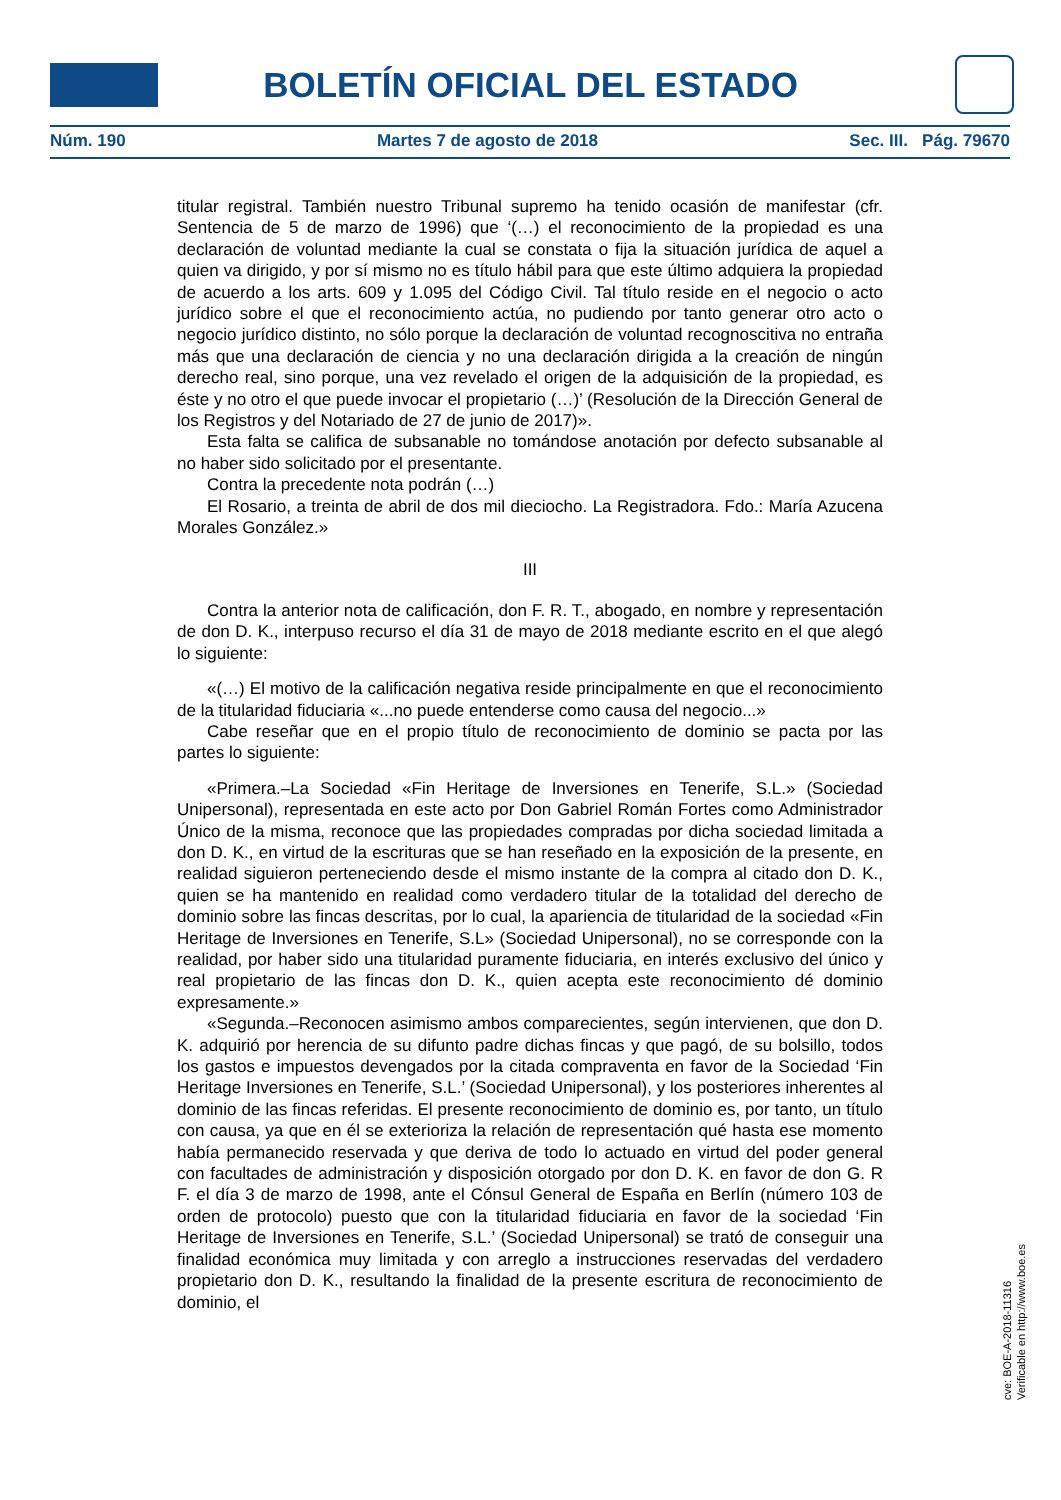BOLETÍN OFICIAL DEL ESTADO
Núm. 190 Martes 7 de agosto de 2018 Sec. III. Pág. 79670
titular registral. También nuestro Tribunal supremo ha tenido ocasión de manifestar (cfr. Sentencia de 5 de marzo de 1996) que ‘(…) el reconocimiento de la propiedad es una declaración de voluntad mediante la cual se constata o fija la situación jurídica de aquel a quien va dirigido, y por sí mismo no es título hábil para que este último adquiera la propiedad de acuerdo a los arts. 609 y 1.095 del Código Civil. Tal título reside en el negocio o acto jurídico sobre el que el reconocimiento actúa, no pudiendo por tanto generar otro acto o negocio jurídico distinto, no sólo porque la declaración de voluntad recognoscitiva no entraña más que una declaración de ciencia y no una declaración dirigida a la creación de ningún derecho real, sino porque, una vez revelado el origen de la adquisición de la propiedad, es éste y no otro el que puede invocar el propietario (…)’ (Resolución de la Dirección General de los Registros y del Notariado de 27 de junio de 2017)».
Esta falta se califica de subsanable no tomándose anotación por defecto subsanable al no haber sido solicitado por el presentante.
Contra la precedente nota podrán (…)
El Rosario, a treinta de abril de dos mil dieciocho. La Registradora. Fdo.: María Azucena Morales González.»
III
Contra la anterior nota de calificación, don F. R. T., abogado, en nombre y representación de don D. K., interpuso recurso el día 31 de mayo de 2018 mediante escrito en el que alegó lo siguiente:
«(…) El motivo de la calificación negativa reside principalmente en que el reconocimiento de la titularidad fiduciaria «...no puede entenderse como causa del negocio...»
Cabe reseñar que en el propio título de reconocimiento de dominio se pacta por las partes lo siguiente:
«Primera.–La Sociedad «Fin Heritage de Inversiones en Tenerife, S.L.» (Sociedad Unipersonal), representada en este acto por Don Gabriel Román Fortes como Administrador Único de la misma, reconoce que las propiedades compradas por dicha sociedad limitada a don D. K., en virtud de la escrituras que se han reseñado en la exposición de la presente, en realidad siguieron perteneciendo desde el mismo instante de la compra al citado don D. K., quien se ha mantenido en realidad como verdadero titular de la totalidad del derecho de dominio sobre las fincas descritas, por lo cual, la apariencia de titularidad de la sociedad «Fin Heritage de Inversiones en Tenerife, S.L» (Sociedad Unipersonal), no se corresponde con la realidad, por haber sido una titularidad puramente fiduciaria, en interés exclusivo del único y real propietario de las fincas don D. K., quien acepta este reconocimiento dé dominio expresamente.»
«Segunda.–Reconocen asimismo ambos comparecientes, según intervienen, que don D. K. adquirió por herencia de su difunto padre dichas fincas y que pagó, de su bolsillo, todos los gastos e impuestos devengados por la citada compraventa en favor de la Sociedad ‘Fin Heritage Inversiones en Tenerife, S.L.’ (Sociedad Unipersonal), y los posteriores inherentes al dominio de las fincas referidas. El presente reconocimiento de dominio es, por tanto, un título con causa, ya que en él se exterioriza la relación de representación qué hasta ese momento había permanecido reservada y que deriva de todo lo actuado en virtud del poder general con facultades de administración y disposición otorgado por don D. K. en favor de don G. R F. el día 3 de marzo de 1998, ante el Cónsul General de España en Berlín (número 103 de orden de protocolo) puesto que con la titularidad fiduciaria en favor de la sociedad ‘Fin Heritage de Inversiones en Tenerife, S.L.’ (Sociedad Unipersonal) se trató de conseguir una finalidad económica muy limitada y con arreglo a instrucciones reservadas del verdadero propietario don D. K., resultando la finalidad de la presente escritura de reconocimiento de dominio, el
cve: BOE-A-2018-11316
Verificable en http://www.boe.es